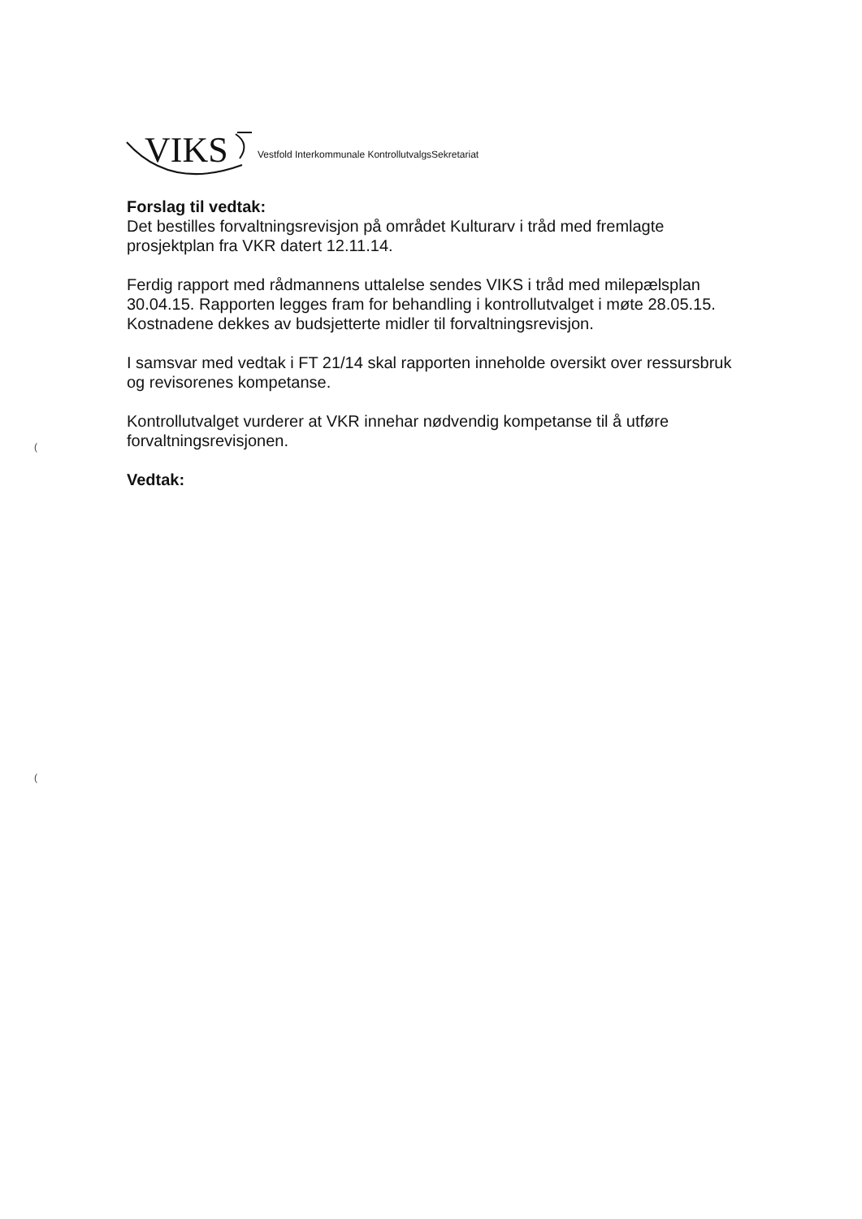VIKS Vestfold Interkommunale KontrollutvalgsSekretariat
Forslag til vedtak:
Det bestilles forvaltningsrevisjon på området Kulturarv i tråd med fremlagte prosjektplan fra VKR datert 12.11.14.
Ferdig rapport med rådmannens uttalelse sendes VIKS i tråd med milepælsplan 30.04.15. Rapporten legges fram for behandling i kontrollutvalget i møte 28.05.15. Kostnadene dekkes av budsjetterte midler til forvaltningsrevisjon.
I samsvar med vedtak i FT 21/14 skal rapporten inneholde oversikt over ressursbruk og revisorenes kompetanse.
Kontrollutvalget vurderer at VKR innehar nødvendig kompetanse til å utføre forvaltningsrevisjonen.
Vedtak:
(
(